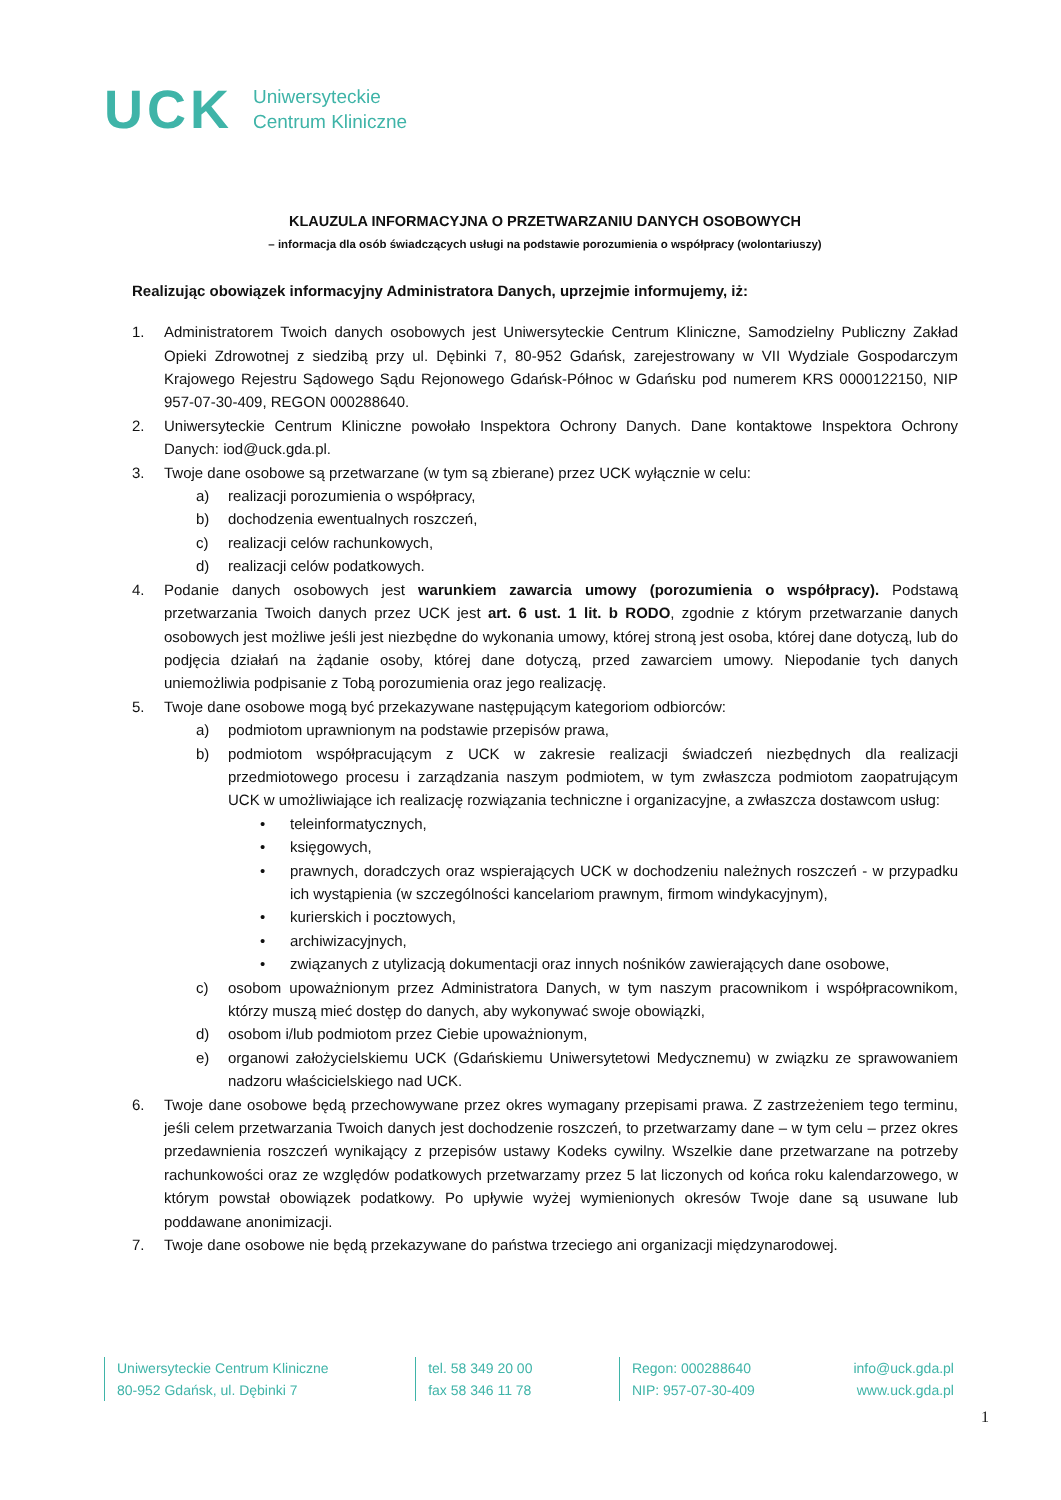UCK Uniwersyteckie
Centrum Kliniczne
KLAUZULA INFORMACYJNA O PRZETWARZANIU DANYCH OSOBOWYCH
– informacja dla osób świadczących usługi na podstawie porozumienia o współpracy (wolontariuszy)
Realizując obowiązek informacyjny Administratora Danych, uprzejmie informujemy, iż:
1. Administratorem Twoich danych osobowych jest Uniwersyteckie Centrum Kliniczne, Samodzielny Publiczny Zakład Opieki Zdrowotnej z siedzibą przy ul. Dębinki 7, 80-952 Gdańsk, zarejestrowany w VII Wydziale Gospodarczym Krajowego Rejestru Sądowego Sądu Rejonowego Gdańsk-Północ w Gdańsku pod numerem KRS 0000122150, NIP 957-07-30-409, REGON 000288640.
2. Uniwersyteckie Centrum Kliniczne powołało Inspektora Ochrony Danych. Dane kontaktowe Inspektora Ochrony Danych: iod@uck.gda.pl.
3. Twoje dane osobowe są przetwarzane (w tym są zbierane) przez UCK wyłącznie w celu:
a) realizacji porozumienia o współpracy,
b) dochodzenia ewentualnych roszczeń,
c) realizacji celów rachunkowych,
d) realizacji celów podatkowych.
4. Podanie danych osobowych jest warunkiem zawarcia umowy (porozumienia o współpracy). Podstawą przetwarzania Twoich danych przez UCK jest art. 6 ust. 1 lit. b RODO, zgodnie z którym przetwarzanie danych osobowych jest możliwe jeśli jest niezbędne do wykonania umowy, której stroną jest osoba, której dane dotyczą, lub do podjęcia działań na żądanie osoby, której dane dotyczą, przed zawarciem umowy. Niepodanie tych danych uniemożliwia podpisanie z Tobą porozumienia oraz jego realizację.
5. Twoje dane osobowe mogą być przekazywane następującym kategoriom odbiorców:
a) podmiotom uprawnionym na podstawie przepisów prawa,
b) podmiotom współpracującym z UCK w zakresie realizacji świadczeń niezbędnych dla realizacji przedmiotowego procesu i zarządzania naszym podmiotem, w tym zwłaszcza podmiotom zaopatrującym UCK w umożliwiające ich realizację rozwiązania techniczne i organizacyjne, a zwłaszcza dostawcom usług:
• teleinformatycznych,
• księgowych,
• prawnych, doradczych oraz wspierających UCK w dochodzeniu należnych roszczeń - w przypadku ich wystąpienia (w szczególności kancelariom prawnym, firmom windykacyjnym),
• kurierskich i pocztowych,
• archiwizacyjnych,
• związanych z utylizacją dokumentacji oraz innych nośników zawierających dane osobowe,
c) osobom upoważnionym przez Administratora Danych, w tym naszym pracownikom i współpracownikom, którzy muszą mieć dostęp do danych, aby wykonywać swoje obowiązki,
d) osobom i/lub podmiotom przez Ciebie upoważnionym,
e) organowi założycielskiemu UCK (Gdańskiemu Uniwersytetowi Medycznemu) w związku ze sprawowaniem nadzoru właścicielskiego nad UCK.
6. Twoje dane osobowe będą przechowywane przez okres wymagany przepisami prawa. Z zastrzeżeniem tego terminu, jeśli celem przetwarzania Twoich danych jest dochodzenie roszczeń, to przetwarzamy dane – w tym celu – przez okres przedawnienia roszczeń wynikający z przepisów ustawy Kodeks cywilny. Wszelkie dane przetwarzane na potrzeby rachunkowości oraz ze względów podatkowych przetwarzamy przez 5 lat liczonych od końca roku kalendarzowego, w którym powstał obowiązek podatkowy. Po upływie wyżej wymienionych okresów Twoje dane są usuwane lub poddawane anonimizacji.
7. Twoje dane osobowe nie będą przekazywane do państwa trzeciego ani organizacji międzynarodowej.
Uniwersyteckie Centrum Kliniczne
80-952 Gdańsk, ul. Dębinki 7
tel. 58 349 20 00
fax 58 346 11 78
Regon: 000288640
NIP: 957-07-30-409
info@uck.gda.pl
www.uck.gda.pl
1